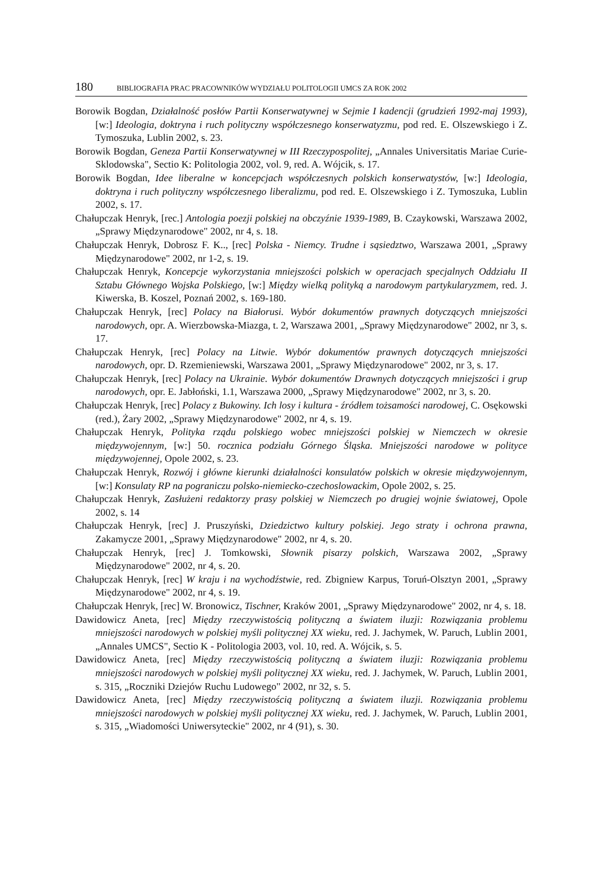180 BIBLIOGRAFIA PRAC PRACOWNIKÓW WYDZIAŁU POLITOLOGII UMCS ZA ROK 2002
Borowik Bogdan, Działalność posłów Partii Konserwatywnej w Sejmie I kadencji (grudzień 1992-maj 1993), [w:] Ideologia, doktryna i ruch polityczny współczesnego konserwatyzmu, pod red. E. Olszewskiego i Z. Tymoszuka, Lublin 2002, s. 23.
Borowik Bogdan, Geneza Partii Konserwatywnej w III Rzeczypospolitej, „Annales Universitatis Mariae Curie-Sklodowska", Sectio K: Politologia 2002, vol. 9, red. A. Wójcik, s. 17.
Borowik Bogdan, Idee liberalne w koncepcjach współczesnych polskich konserwatystów, [w:] Ideologia, doktryna i ruch polityczny współczesnego liberalizmu, pod red. E. Olszewskiego i Z. Tymoszuka, Lublin 2002, s. 17.
Chałupczak Henryk, [rec.] Antologia poezji polskiej na obczyźnie 1939-1989, B. Czaykowski, Warszawa 2002, „Sprawy Międzynarodowe" 2002, nr 4, s. 18.
Chałupczak Henryk, Dobrosz F. K.., [rec] Polska - Niemcy. Trudne i sąsiedztwo, Warszawa 2001, „Sprawy Międzynarodowe" 2002, nr 1-2, s. 19.
Chałupczak Henryk, Koncepcje wykorzystania mniejszości polskich w operacjach specjalnych Oddziału II Sztabu Głównego Wojska Polskiego, [w:] Między wielką polityką a narodowym partykularyzmem, red. J. Kiwerska, B. Koszel, Poznań 2002, s. 169-180.
Chałupczak Henryk, [rec] Polacy na Białorusi. Wybór dokumentów prawnych dotyczących mniejszości narodowych, opr. A. Wierzbowska-Miazga, t. 2, Warszawa 2001, „Sprawy Międzynarodowe" 2002, nr 3, s. 17.
Chałupczak Henryk, [rec] Polacy na Litwie. Wybór dokumentów prawnych dotyczących mniejszości narodowych, opr. D. Rzemieniewski, Warszawa 2001, „Sprawy Międzynarodowe" 2002, nr 3, s. 17.
Chałupczak Henryk, [rec] Polacy na Ukrainie. Wybór dokumentów Drawnych dotyczących mniejszości i grup narodowych, opr. E. Jabłoński, 1.1, Warszawa 2000, „Sprawy Międzynarodowe" 2002, nr 3, s. 20.
Chałupczak Henryk, [rec] Polacy z Bukowiny. Ich losy i kultura - źródłem tożsamości narodowej, C. Osękowski (red.), Żary 2002, „Sprawy Międzynarodowe" 2002, nr 4, s. 19.
Chałupczak Henryk, Polityka rządu polskiego wobec mniejszości polskiej w Niemczech w okresie międzywojennym, [w:] 50. rocznica podziału Górnego Śląska. Mniejszości narodowe w polityce międzywojennej, Opole 2002, s. 23.
Chałupczak Henryk, Rozwój i główne kierunki działalności konsulatów polskich w okresie międzywojennym, [w:] Konsulaty RP na pograniczu polsko-niemiecko-czechoslowackim, Opole 2002, s. 25.
Chałupczak Henryk, Zasłużeni redaktorzy prasy polskiej w Niemczech po drugiej wojnie światowej, Opole 2002, s. 14
Chałupczak Henryk, [rec] J. Pruszyński, Dziedzictwo kultury polskiej. Jego straty i ochrona prawna, Zakamycze 2001, „Sprawy Międzynarodowe" 2002, nr 4, s. 20.
Chałupczak Henryk, [rec] J. Tomkowski, Słownik pisarzy polskich, Warszawa 2002, „Sprawy Międzynarodowe" 2002, nr 4, s. 20.
Chałupczak Henryk, [rec] W kraju i na wychodźstwie, red. Zbigniew Karpus, Toruń-Olsztyn 2001, „Sprawy Międzynarodowe" 2002, nr 4, s. 19.
Chałupczak Henryk, [rec] W. Bronowicz, Tischner, Kraków 2001, „Sprawy Międzynarodowe" 2002, nr 4, s. 18.
Dawidowicz Aneta, [rec] Między rzeczywistością polityczną a światem iluzji: Rozwiązania problemu mniejszości narodowych w polskiej myśli politycznej XX wieku, red. J. Jachymek, W. Paruch, Lublin 2001, „Annales UMCS", Sectio K - Politologia 2003, vol. 10, red. A. Wójcik, s. 5.
Dawidowicz Aneta, [rec] Między rzeczywistością polityczną a światem iluzji: Rozwiązania problemu mniejszości narodowych w polskiej myśli politycznej XX wieku, red. J. Jachymek, W. Paruch, Lublin 2001, s. 315, „Roczniki Dziejów Ruchu Ludowego" 2002, nr 32, s. 5.
Dawidowicz Aneta, [rec] Między rzeczywistością polityczną a światem iluzji. Rozwiązania problemu mniejszości narodowych w polskiej myśli politycznej XX wieku, red. J. Jachymek, W. Paruch, Lublin 2001, s. 315, „Wiadomości Uniwersyteckie" 2002, nr 4 (91), s. 30.